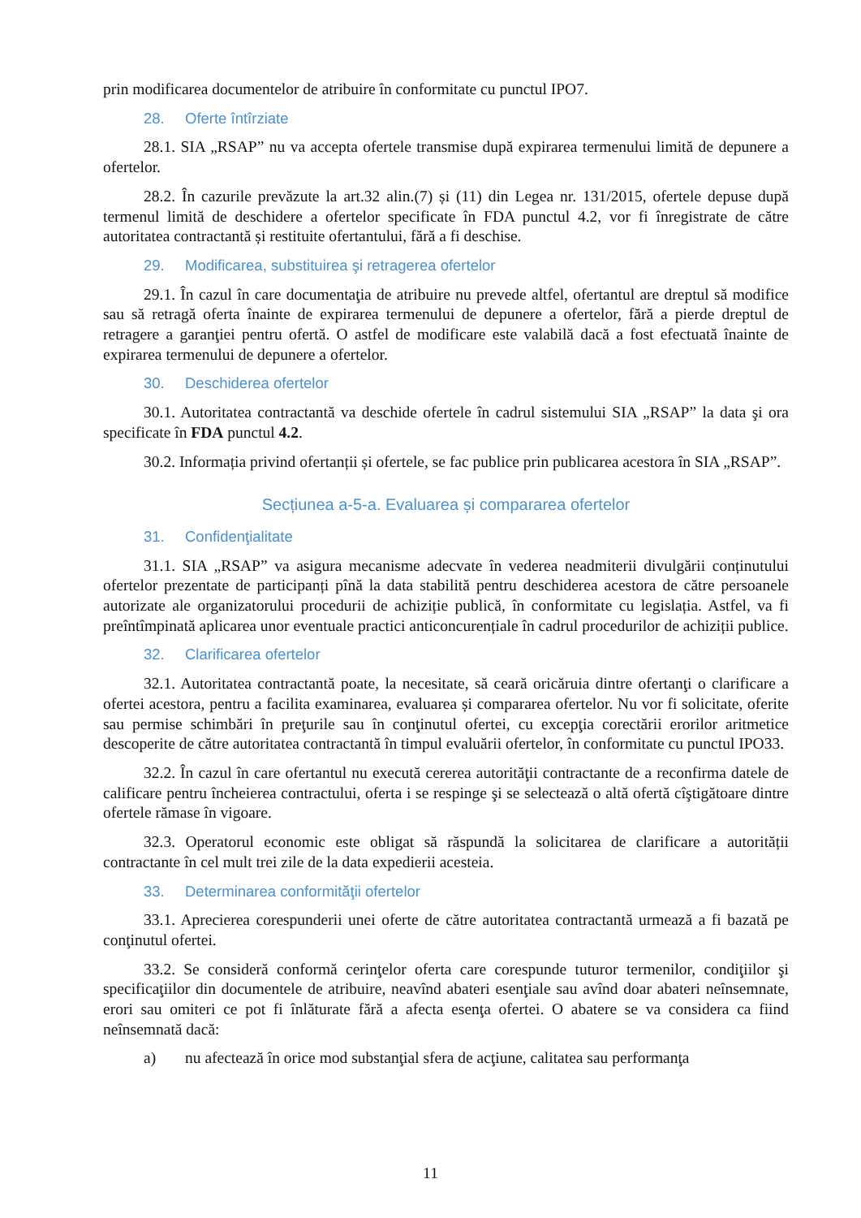prin modificarea documentelor de atribuire în conformitate cu punctul IPO7.
28. Oferte întîrziate
28.1. SIA „RSAP” nu va accepta ofertele transmise după expirarea termenului limită de depunere a ofertelor.
28.2. În cazurile prevăzute la art.32 alin.(7) și (11) din Legea nr. 131/2015, ofertele depuse după termenul limită de deschidere a ofertelor specificate în FDA punctul 4.2, vor fi înregistrate de către autoritatea contractantă și restituite ofertantului, fără a fi deschise.
29. Modificarea, substituirea şi retragerea ofertelor
29.1. În cazul în care documentaţia de atribuire nu prevede altfel, ofertantul are dreptul să modifice sau să retragă oferta înainte de expirarea termenului de depunere a ofertelor, fără a pierde dreptul de retragere a garanţiei pentru ofertă. O astfel de modificare este valabilă dacă a fost efectuată înainte de expirarea termenului de depunere a ofertelor.
30. Deschiderea ofertelor
30.1. Autoritatea contractantă va deschide ofertele în cadrul sistemului SIA „RSAP” la data şi ora specificate în FDA punctul 4.2.
30.2. Informația privind ofertanții și ofertele, se fac publice prin publicarea acestora în SIA „RSAP”.
Secțiunea a-5-a. Evaluarea și compararea ofertelor
31. Confidenţialitate
31.1. SIA „RSAP” va asigura mecanisme adecvate în vederea neadmiterii divulgării conținutului ofertelor prezentate de participanți pînă la data stabilită pentru deschiderea acestora de către persoanele autorizate ale organizatorului procedurii de achiziție publică, în conformitate cu legislația. Astfel, va fi preîntîmpinată aplicarea unor eventuale practici anticoncurențiale în cadrul procedurilor de achiziții publice.
32. Clarificarea ofertelor
32.1. Autoritatea contractantă poate, la necesitate, să ceară oricăruia dintre ofertanţi o clarificare a ofertei acestora, pentru a facilita examinarea, evaluarea și compararea ofertelor. Nu vor fi solicitate, oferite sau permise schimbări în preţurile sau în conţinutul ofertei, cu excepţia corectării erorilor aritmetice descoperite de către autoritatea contractantă în timpul evaluării ofertelor, în conformitate cu punctul IPO33.
32.2. În cazul în care ofertantul nu execută cererea autorităţii contractante de a reconfirma datele de calificare pentru încheierea contractului, oferta i se respinge şi se selectează o altă ofertă cîştigătoare dintre ofertele rămase în vigoare.
32.3. Operatorul economic este obligat să răspundă la solicitarea de clarificare a autorității contractante în cel mult trei zile de la data expedierii acesteia.
33. Determinarea conformităţii ofertelor
33.1. Aprecierea corespunderii unei oferte de către autoritatea contractantă urmează a fi bazată pe conţinutul ofertei.
33.2. Se consideră conformă cerinţelor oferta care corespunde tuturor termenilor, condiţiilor şi specificaţiilor din documentele de atribuire, neavînd abateri esenţiale sau avînd doar abateri neînsemnate, erori sau omiteri ce pot fi înlăturate fără a afecta esenţa ofertei. O abatere se va considera ca fiind neînsemnată dacă:
a) nu afectează în orice mod substanţial sfera de acţiune, calitatea sau performanţa
11